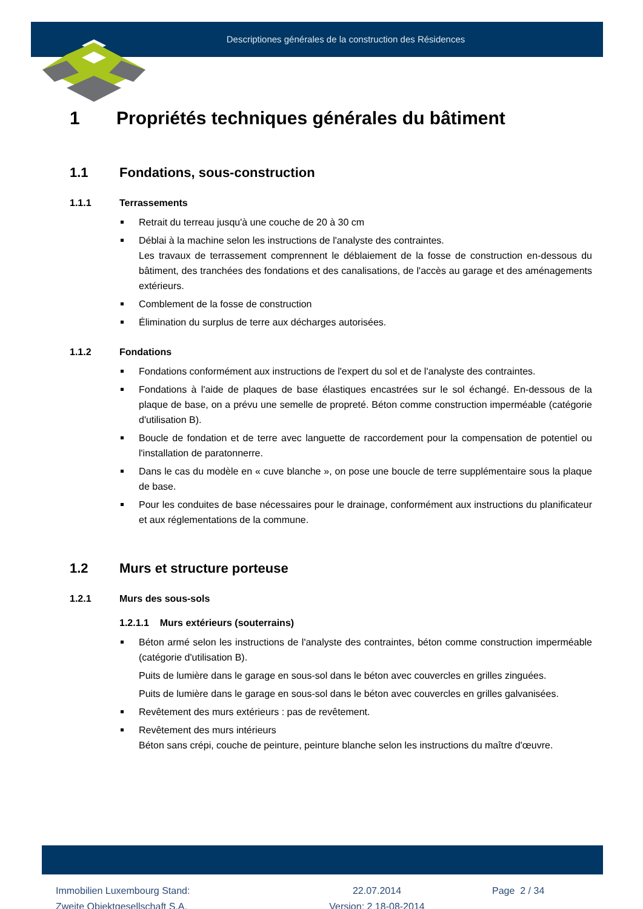Descriptiones générales de la construction des Résidences
1 Propriétés techniques générales du bâtiment
1.1 Fondations, sous-construction
1.1.1 Terrassements
Retrait du terreau jusqu'à une couche de 20 à 30 cm
Déblai à la machine selon les instructions de l'analyste des contraintes.
Les travaux de terrassement comprennent le déblaiement de la fosse de construction en-dessous du bâtiment, des tranchées des fondations et des canalisations, de l'accès au garage et des aménagements extérieurs.
Comblement de la fosse de construction
Élimination du surplus de terre aux décharges autorisées.
1.1.2 Fondations
Fondations conformément aux instructions de l'expert du sol et de l'analyste des contraintes.
Fondations à l'aide de plaques de base élastiques encastrées sur le sol échangé. En-dessous de la plaque de base, on a prévu une semelle de propreté. Béton comme construction imperméable (catégorie d'utilisation B).
Boucle de fondation et de terre avec languette de raccordement pour la compensation de potentiel ou l'installation de paratonnerre.
Dans le cas du modèle en « cuve blanche », on pose une boucle de terre supplémentaire sous la plaque de base.
Pour les conduites de base nécessaires pour le drainage, conformément aux instructions du planificateur et aux réglementations de la commune.
1.2 Murs et structure porteuse
1.2.1 Murs des sous-sols
1.2.1.1 Murs extérieurs (souterrains)
Béton armé selon les instructions de l'analyste des contraintes, béton comme construction imperméable (catégorie d'utilisation B).
Puits de lumière dans le garage en sous-sol dans le béton avec couvercles en grilles zinguées.
Puits de lumière dans le garage en sous-sol dans le béton avec couvercles en grilles galvanisées.
Revêtement des murs extérieurs : pas de revêtement.
Revêtement des murs intérieurs
Béton sans crépi, couche de peinture, peinture blanche selon les instructions du maître d'œuvre.
Immobilien Luxembourg Stand:
Zweite Objektgesellschaft S.A.
22.07.2014
Version: 2 18-08-2014
Page 2 / 34